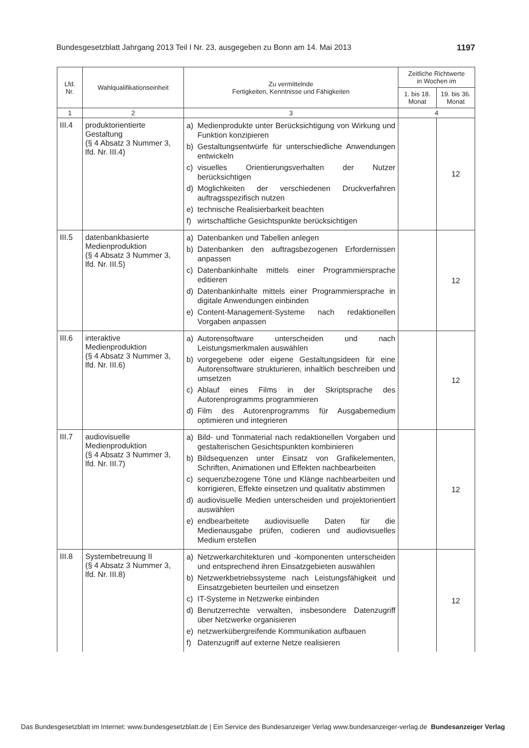Bundesgesetzblatt Jahrgang 2013 Teil I Nr. 23, ausgegeben zu Bonn am 14. Mai 2013 1197
| Lfd. Nr. | Wahlqualifikationseinheit | Zu vermittelnde Fertigkeiten, Kenntnisse und Fähigkeiten | Zeitliche Richtwerte in Wochen im | |
| --- | --- | --- | --- | --- |
| | | | 1. bis 18. Monat | 19. bis 36. Monat |
| 1 | 2 | 3 | 4 | |
| III.4 | produktorientierte Gestaltung (§ 4 Absatz 3 Nummer 3, lfd. Nr. III.4) | a) Medienprodukte unter Berücksichtigung von Wirkung und Funktion konzipieren b) Gestaltungsentwürfe für unterschiedliche Anwendungen entwickeln c) visuelles Orientierungsverhalten der Nutzer berücksichtigen d) Möglichkeiten der verschiedenen Druckverfahren auftragsspezifisch nutzen e) technische Realisierbarkeit beachten f) wirtschaftliche Gesichtspunkte berücksichtigen | | 12 |
| III.5 | datenbankbasierte Medienproduktion (§ 4 Absatz 3 Nummer 3, lfd. Nr. III.5) | a) Datenbanken und Tabellen anlegen b) Datenbanken den auftragsbezogenen Erfordernissen anpassen c) Datenbankinhalte mittels einer Programmiersprache editieren d) Datenbankinhalte mittels einer Programmiersprache in digitale Anwendungen einbinden e) Content-Management-Systeme nach redaktionellen Vorgaben anpassen | | 12 |
| III.6 | interaktive Medienproduktion (§ 4 Absatz 3 Nummer 3, lfd. Nr. III.6) | a) Autorensoftware unterscheiden und nach Leistungsmerkmalen auswählen b) vorgegebene oder eigene Gestaltungsideen für eine Autorensoftware strukturieren, inhaltlich beschreiben und umsetzen c) Ablauf eines Films in der Skriptsprache des Autorenprogramms programmieren d) Film des Autorenprogramms für Ausgabemedium optimieren und integrieren | | 12 |
| III.7 | audiovisuelle Medienproduktion (§ 4 Absatz 3 Nummer 3, lfd. Nr. III.7) | a) Bild- und Tonmaterial nach redaktionellen Vorgaben und gestalterischen Gesichtspunkten kombinieren b) Bildsequenzen unter Einsatz von Grafikelementen, Schriften, Animationen und Effekten nachbearbeiten c) sequenzbezogene Töne und Klänge nachbearbeiten und korrigieren, Effekte einsetzen und qualitativ abstimmen d) audiovisuelle Medien unterscheiden und projektorientiert auswählen e) endbearbeitete audiovisuelle Daten für die Medienausgabe prüfen, codieren und audiovisuelles Medium erstellen | | 12 |
| III.8 | Systembetreuung II (§ 4 Absatz 3 Nummer 3, lfd. Nr. III.8) | a) Netzwerkarchitekturen und -komponenten unterscheiden und entsprechend ihren Einsatzgebieten auswählen b) Netzwerkbetriebssysteme nach Leistungsfähigkeit und Einsatzgebieten beurteilen und einsetzen c) IT-Systeme in Netzwerke einbinden d) Benutzerrechte verwalten, insbesondere Datenzugriff über Netzwerke organisieren e) netzwerkübergreifende Kommunikation aufbauen f) Datenzugriff auf externe Netze realisieren | | 12 |
Das Bundesgesetzblatt im Internet: www.bundesgesetzblatt.de | Ein Service des Bundesanzeiger Verlag www.bundesanzeiger-verlag.de Bundesanzeiger Verlag